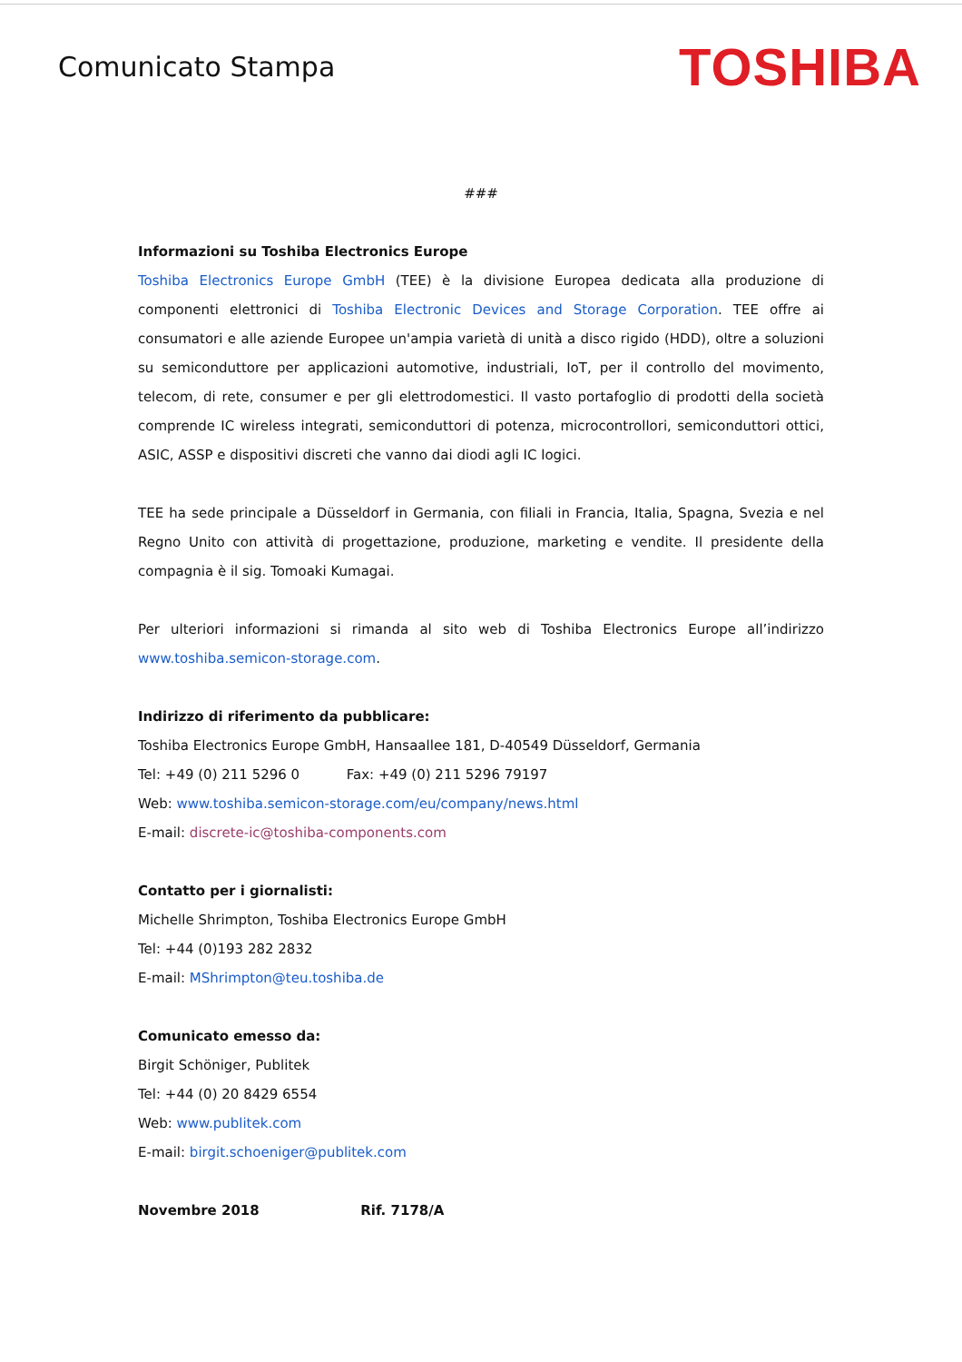Comunicato Stampa
TOSHIBA
###
Informazioni su Toshiba Electronics Europe
Toshiba Electronics Europe GmbH (TEE) è la divisione Europea dedicata alla produzione di componenti elettronici di Toshiba Electronic Devices and Storage Corporation. TEE offre ai consumatori e alle aziende Europee un'ampia varietà di unità a disco rigido (HDD), oltre a soluzioni su semiconduttore per applicazioni automotive, industriali, IoT, per il controllo del movimento, telecom, di rete, consumer e per gli elettrodomestici. Il vasto portafoglio di prodotti della società comprende IC wireless integrati, semiconduttori di potenza, microcontrollori, semiconduttori ottici, ASIC, ASSP e dispositivi discreti che vanno dai diodi agli IC logici.
TEE ha sede principale a Düsseldorf in Germania, con filiali in Francia, Italia, Spagna, Svezia e nel Regno Unito con attività di progettazione, produzione, marketing e vendite. Il presidente della compagnia è il sig. Tomoaki Kumagai.
Per ulteriori informazioni si rimanda al sito web di Toshiba Electronics Europe all’indirizzo www.toshiba.semicon-storage.com.
Indirizzo di riferimento da pubblicare:
Toshiba Electronics Europe GmbH, Hansaallee 181, D-40549 Düsseldorf, Germania
Tel: +49 (0) 211 5296 0 Fax: +49 (0) 211 5296 79197
Web: www.toshiba.semicon-storage.com/eu/company/news.html
E-mail: discrete-ic@toshiba-components.com
Contatto per i giornalisti:
Michelle Shrimpton, Toshiba Electronics Europe GmbH
Tel: +44 (0)193 282 2832
E-mail: MShrimpton@teu.toshiba.de
Comunicato emesso da:
Birgit Schöniger, Publitek
Tel: +44 (0) 20 8429 6554
Web: www.publitek.com
E-mail: birgit.schoeniger@publitek.com
Novembre 2018 Rif. 7178/A